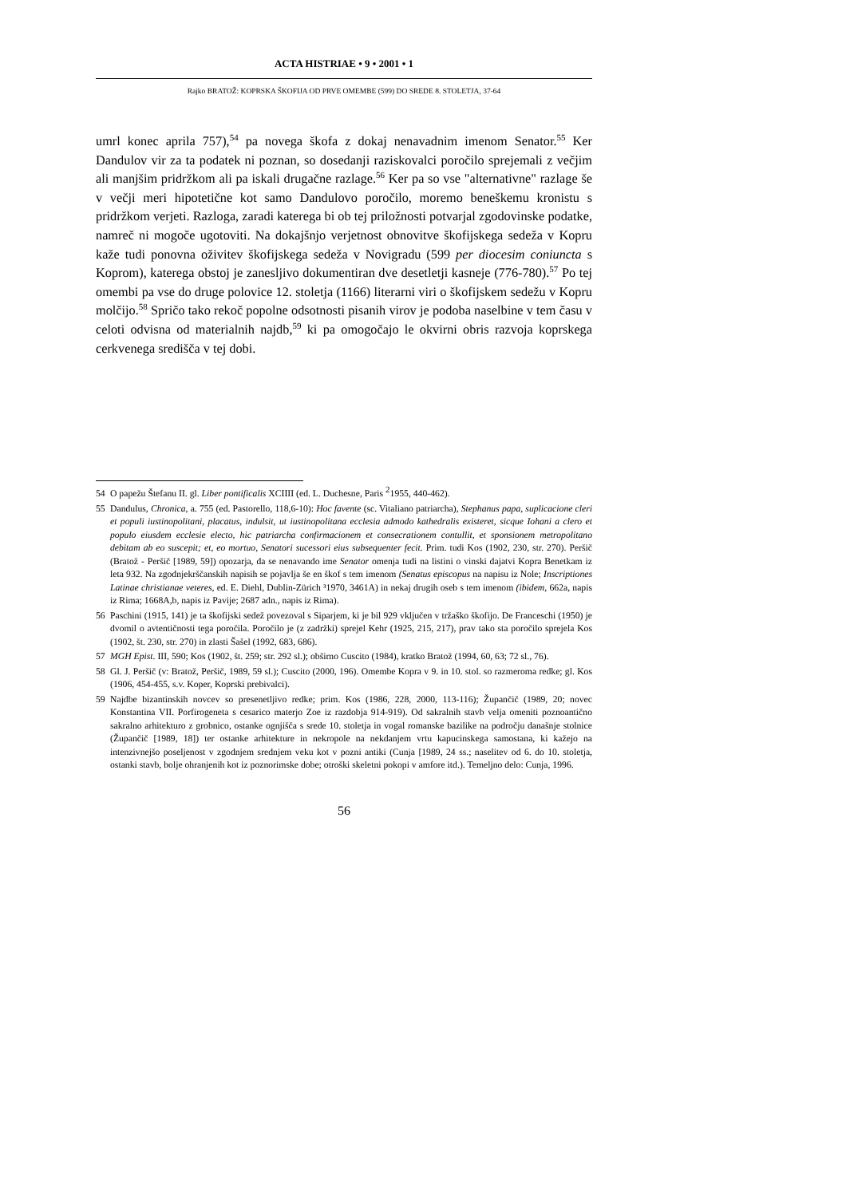ACTA HISTRIAE • 9 • 2001 • 1
Rajko BRATOŽ: KOPRSKA ŠKOFIJA OD PRVE OMEMBE (599) DO SREDE 8. STOLETJA, 37-64
umrl konec aprila 757),<sup>54</sup> pa novega škofa z dokaj nenavadnim imenom Senator.<sup>55</sup> Ker Dandulov vir za ta podatek ni poznan, so dosedanji raziskovalci poročilo sprejemali z večjim ali manjšim pridržkom ali pa iskali drugačne razlage.<sup>56</sup> Ker pa so vse "alternativne" razlage še v večji meri hipotetične kot samo Dandulovo poročilo, moremo beneškemu kronistu s pridržkom verjeti. Razloga, zaradi katerega bi ob tej priložnosti potvarjal zgodovinske podatke, namreč ni mogoče ugotoviti. Na dokajšnjo verjetnost obnovitve škofijskega sedeža v Kopru kaže tudi ponovna oživitev škofijskega sedeža v Novigradu (599 per diocesim coniuncta s Koprom), katerega obstoj je zanesljivo dokumentiran dve desetletji kasneje (776-780).<sup>57</sup> Po tej omembi pa vse do druge polovice 12. stoletja (1166) literarni viri o škofijskem sedežu v Kopru molčijo.<sup>58</sup> Spričo tako rekoč popolne odsotnosti pisanih virov je podoba naselbine v tem času v celoti odvisna od materialnih najdb,<sup>59</sup> ki pa omogočajo le okvirni obris razvoja koprskega cerkvenega središča v tej dobi.
54 O papežu Štefanu II. gl. Liber pontificalis XCIIII (ed. L. Duchesne, Paris <sup>2</sup>1955, 440-462).
55 Dandulus, Chronica, a. 755 (ed. Pastorello, 118,6-10): Hoc favente (sc. Vitaliano patriarcha), Stephanus papa, suplicacione cleri et populi iustinopolitani, placatus, indulsit, ut iustinopolitana ecclesia admodo kathedralis existeret, sicque Iohani a clero et populo eiusdem ecclesie electo, hic patriarcha confirmacionem et consecrationem contullit, et sponsionem metropolitano debitam ab eo suscepit; et, eo mortuo, Senatori sucessori eius subsequenter fecit. Prim. tudi Kos (1902, 230, str. 270). Peršič (Bratož - Peršič [1989, 59]) opozarja, da se nenavando ime Senator omenja tudi na listini o vinski dajatvi Kopra Benetkam iz leta 932. Na zgodnjekrščanskih napisih se pojavlja še en škof s tem imenom (Senatus episcopus na napisu iz Nole; Inscriptiones Latinae christianae veteres, ed. E. Diehl, Dublin-Zürich ³1970, 3461A) in nekaj drugih oseb s tem imenom (ibidem, 662a, napis iz Rima; 1668A,b, napis iz Pavije; 2687 adn., napis iz Rima).
56 Paschini (1915, 141) je ta škofijski sedež povezoval s Siparjem, ki je bil 929 vključen v tržaško škofijo. De Franceschi (1950) je dvomil o avtentičnosti tega poročila. Poročilo je (z zadržki) sprejel Kehr (1925, 215, 217), prav tako sta poročilo sprejela Kos (1902, št. 230, str. 270) in zlasti Šašel (1992, 683, 686).
57 MGH Epist. III, 590; Kos (1902, št. 259; str. 292 sl.); obširno Cuscito (1984), kratko Bratož (1994, 60, 63; 72 sl., 76).
58 Gl. J. Peršič (v: Bratož, Peršič, 1989, 59 sl.); Cuscito (2000, 196). Omembe Kopra v 9. in 10. stol. so razmeroma redke; gl. Kos (1906, 454-455, s.v. Koper, Koprski prebivalci).
59 Najdbe bizantinskih novcev so presenetljivo redke; prim. Kos (1986, 228, 2000, 113-116); Župančič (1989, 20; novec Konstantina VII. Porfirogeneta s cesarico materjo Zoe iz razdobja 914-919). Od sakralnih stavb velja omeniti poznoantično sakralno arhitekturo z grobnico, ostanke ognjišča s srede 10. stoletja in vogal romanske bazilike na področju današnje stolnice (Župančič [1989, 18]) ter ostanke arhitekture in nekropole na nekdanjem vrtu kapucinskega samostana, ki kažejo na intenzivnejšo poseljenost v zgodnjem srednjem veku kot v pozni antiki (Cunja [1989, 24 ss.; naselitev od 6. do 10. stoletja, ostanki stavb, bolje ohranjenih kot iz poznorimske dobe; otroški skeletni pokopi v amfore itd.). Temeljno delo: Cunja, 1996.
56